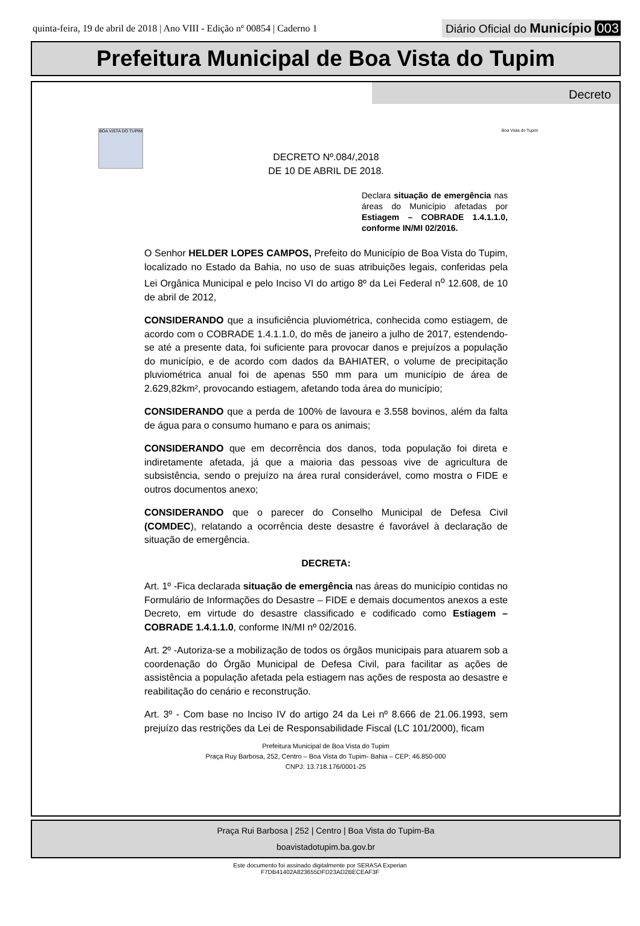quinta-feira, 19 de abril de 2018 | Ano VIII - Edição nº 00854 | Caderno 1
Diário Oficial do Município 003
Prefeitura Municipal de Boa Vista do Tupim
Decreto
BOA VISTA DO TUPIM
Boa Vista do Tupim
DECRETO Nº.084/,2018
DE 10 DE ABRIL DE 2018.
Declara situação de emergência nas áreas do Município afetadas por Estiagem – COBRADE 1.4.1.1.0, conforme IN/MI 02/2016.
O Senhor HELDER LOPES CAMPOS, Prefeito do Município de Boa Vista do Tupim, localizado no Estado da Bahia, no uso de suas atribuições legais, conferidas pela Lei Orgânica Municipal e pelo Inciso VI do artigo 8º da Lei Federal n<sup>o</sup> 12.608, de 10 de abril de 2012,
CONSIDERANDO que a insuficiência pluviométrica, conhecida como estiagem, de acordo com o COBRADE 1.4.1.1.0, do mês de janeiro a julho de 2017, estendendo-se até a presente data, foi suficiente para provocar danos e prejuízos a população do município, e de acordo com dados da BAHIATER, o volume de precipitação pluviométrica anual foi de apenas 550 mm para um município de área de 2.629,82km², provocando estiagem, afetando toda área do município;
CONSIDERANDO que a perda de 100% de lavoura e 3.558 bovinos, além da falta de água para o consumo humano e para os animais;
CONSIDERANDO que em decorrência dos danos, toda população foi direta e indiretamente afetada, já que a maioria das pessoas vive de agricultura de subsistência, sendo o prejuízo na área rural considerável, como mostra o FIDE e outros documentos anexo;
CONSIDERANDO que o parecer do Conselho Municipal de Defesa Civil (COMDEC), relatando a ocorrência deste desastre é favorável à declaração de situação de emergência.
DECRETA:
Art. 1º -Fica declarada situação de emergência nas áreas do município contidas no Formulário de Informações do Desastre – FIDE e demais documentos anexos a este Decreto, em virtude do desastre classificado e codificado como Estiagem – COBRADE 1.4.1.1.0, conforme IN/MI nº 02/2016.
Art. 2º -Autoriza-se a mobilização de todos os órgãos municipais para atuarem sob a coordenação do Órgão Municipal de Defesa Civil, para facilitar as ações de assistência a população afetada pela estiagem nas ações de resposta ao desastre e reabilitação do cenário e reconstrução.
Art. 3º - Com base no Inciso IV do artigo 24 da Lei nº 8.666 de 21.06.1993, sem prejuízo das restrições da Lei de Responsabilidade Fiscal (LC 101/2000), ficam
Prefeitura Municipal de Boa Vista do Tupim
Praça Ruy Barbosa, 252, Centro – Boa Vista do Tupim- Bahia – CEP: 46.850-000
CNPJ: 13.718.176/0001-25
Praça Rui Barbosa | 252 | Centro | Boa Vista do Tupim-Ba
boavistadotupim.ba.gov.br
Este documento foi assinado digitalmente por SERASA Experian
F7DB41402A823655DFD23AD2BECEAF3F